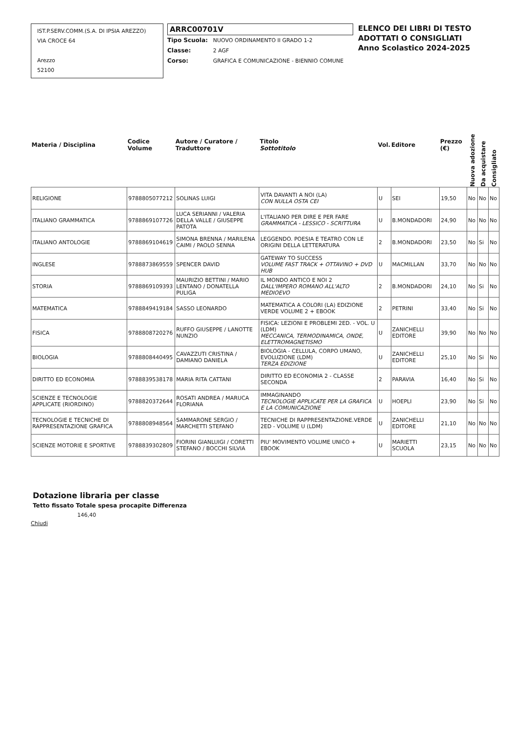IST.P.SERV.COMM.(S.A. DI IPSIA AREZZO)
VIA CROCE 64
Arezzo
52100
ARRC00701V
Tipo Scuola: NUOVO ORDINAMENTO II GRADO 1-2
Classe: 2 AGF
Corso: GRAFICA E COMUNICAZIONE - BIENNIO COMUNE
ELENCO DEI LIBRI DI TESTO
ADOTTATI O CONSIGLIATI
Anno Scolastico 2024-2025
| Materia / Disciplina | Codice Volume | Autore / Curatore / Traduttore | Titolo Sottotitolo | Vol. | Editore | Prezzo (€) | Nuova adozione | Da acquistare | Consigliato |
| --- | --- | --- | --- | --- | --- | --- | --- | --- | --- |
| RELIGIONE | 9788805077212 | SOLINAS LUIGI | VITA DAVANTI A NOI (LA) CON NULLA OSTA CEI | U | SEI | 19,50 | No | No | No |
| ITALIANO GRAMMATICA | 9788869107726 | LUCA SERIANNI / VALERIA DELLA VALLE / GIUSEPPE PATOTA | L'ITALIANO PER DIRE E PER FARE GRAMMATICA - LESSICO - SCRITTURA | U | B.MONDADORI | 24,90 | No | No | No |
| ITALIANO ANTOLOGIE | 9788869104619 | SIMONA BRENNA / MARILENA CAIMI / PAOLO SENNA | LEGGENDO. POESIA E TEATRO CON LE ORIGINI DELLA LETTERATURA | 2 | B.MONDADORI | 23,50 | No | Si | No |
| INGLESE | 9788873869559 | SPENCER DAVID | GATEWAY TO SUCCESS VOLUME FAST TRACK + OTTAVINO + DVD HUB | U | MACMILLAN | 33,70 | No | No | No |
| STORIA | 9788869109393 | MAURIZIO BETTINI / MARIO LENTANO / DONATELLA PULIGA | IL MONDO ANTICO E NOI 2 DALL'IMPERO ROMANO ALL'ALTO MEDIOEVO | 2 | B.MONDADORI | 24,10 | No | Si | No |
| MATEMATICA | 9788849419184 | SASSO LEONARDO | MATEMATICA A COLORI (LA) EDIZIONE VERDE VOLUME 2 + EBOOK | 2 | PETRINI | 33,40 | No | Si | No |
| FISICA | 9788808720276 | RUFFO GIUSEPPE / LANOTTE NUNZIO | FISICA: LEZIONI E PROBLEMI 2ED. - VOL. U (LDM) MECCANICA, TERMODINAMICA, ONDE, ELETTROMAGNETISMO | U | ZANICHELLI EDITORE | 39,90 | No | No | No |
| BIOLOGIA | 9788808440495 | CAVAZZUTI CRISTINA / DAMIANO DANIELA | BIOLOGIA - CELLULA, CORPO UMANO, EVOLUZIONE (LDM) TERZA EDIZIONE | U | ZANICHELLI EDITORE | 25,10 | No | Si | No |
| DIRITTO ED ECONOMIA | 9788839538178 | MARIA RITA CATTANI | DIRITTO ED ECONOMIA 2 - CLASSE SECONDA | 2 | PARAVIA | 16,40 | No | Si | No |
| SCIENZE E TECNOLOGIE APPLICATE (RIORDINO) | 9788820372644 | ROSATI ANDREA / MARUCA FLORIANA | IMMAGINANDO TECNOLOGIE APPLICATE PER LA GRAFICA E LA COMUNICAZIONE | U | HOEPLI | 23,90 | No | Si | No |
| TECNOLOGIE E TECNICHE DI RAPPRESENTAZIONE GRAFICA | 9788808948564 | SAMMARONE SERGIO / MARCHETTI STEFANO | TECNICHE DI RAPPRESENTAZIONE.VERDE 2ED - VOLUME U (LDM) | U | ZANICHELLI EDITORE | 21,10 | No | No | No |
| SCIENZE MOTORIE E SPORTIVE | 9788839302809 | FIORINI GIANLUIGI / CORETTI STEFANO / BOCCHI SILVIA | PIU' MOVIMENTO VOLUME UNICO + EBOOK | U | MARIETTI SCUOLA | 23,15 | No | No | No |
Dotazione libraria per classe
Tetto fissato Totale spesa procapite Differenza
146,40
Chiudi